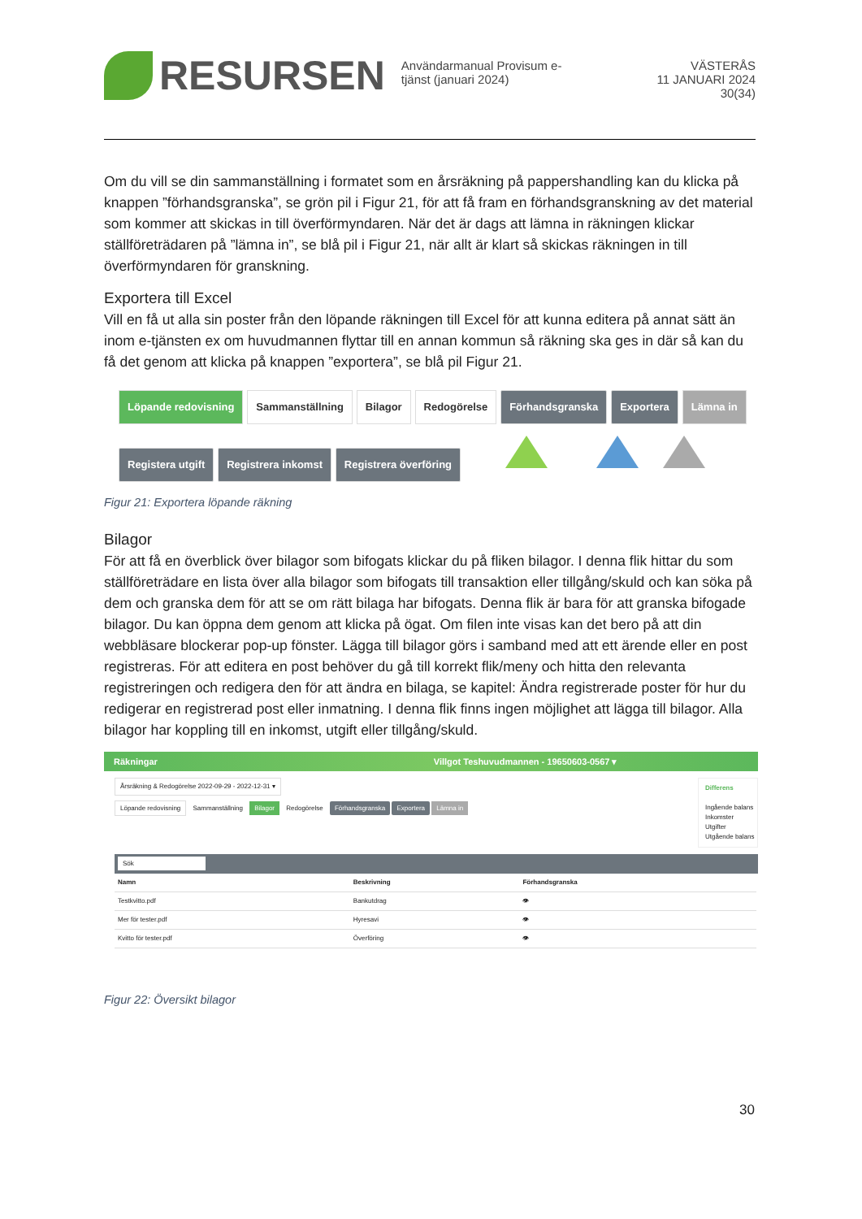RESURSEN
Användarmanual Provisum e-tjänst (januari 2024)
VÄSTERÅS
11 JANUARI 2024
30(34)
Om du vill se din sammanställning i formatet som en årsräkning på pappershandling kan du klicka på knappen ”förhandsgranska”, se grön pil i Figur 21, för att få fram en förhandsgranskning av det material som kommer att skickas in till överförmyndaren. När det är dags att lämna in räkningen klickar ställföreträdaren på ”lämna in”, se blå pil i Figur 21, när allt är klart så skickas räkningen in till överförmyndaren för granskning.
Exportera till Excel
Vill en få ut alla sin poster från den löpande räkningen till Excel för att kunna editera på annat sätt än inom e-tjänsten ex om huvudmannen flyttar till en annan kommun så räkning ska ges in där så kan du få det genom att klicka på knappen ”exportera”, se blå pil Figur 21.
Löpande redovisning Sammanställning Bilagor Redogörelse Förhandsgranska Exportera Lämna in
Registera utgift Registrera inkomst Registrera överföring
Figur 21: Exportera löpande räkning
Bilagor
För att få en överblick över bilagor som bifogats klickar du på fliken bilagor. I denna flik hittar du som ställföreträdare en lista över alla bilagor som bifogats till transaktion eller tillgång/skuld och kan söka på dem och granska dem för att se om rätt bilaga har bifogats. Denna flik är bara för att granska bifogade bilagor. Du kan öppna dem genom att klicka på ögat. Om filen inte visas kan det bero på att din webbläsare blockerar pop-up fönster. Lägga till bilagor görs i samband med att ett ärende eller en post registreras. För att editera en post behöver du gå till korrekt flik/meny och hitta den relevanta registreringen och redigera den för att ändra en bilaga, se kapitel: Ändra registrerade poster för hur du redigerar en registrerad post eller inmatning. I denna flik finns ingen möjlighet att lägga till bilagor. Alla bilagor har koppling till en inkomst, utgift eller tillgång/skuld.
Räkningar Villgot Teshuvudmannen - 19650603-0567 ▾
Årsräkning & Redogörelse 2022-09-29 - 2022-12-31 ▾
Löpande redovisning Sammanställning Bilagor Redogörelse Förhandsgranska Exportera Lämna in
Differens
Ingående balans
Inkomster
Utgifter
Utgående balans
Sök
| Namn | Beskrivning | Förhandsgranska |
| --- | --- | --- |
| Testkvitto.pdf | Bankutdrag | 👁 |
| Mer för tester.pdf | Hyresavi | 👁 |
| Kvitto för tester.pdf | Överföring | 👁 |
Figur 22: Översikt bilagor
30